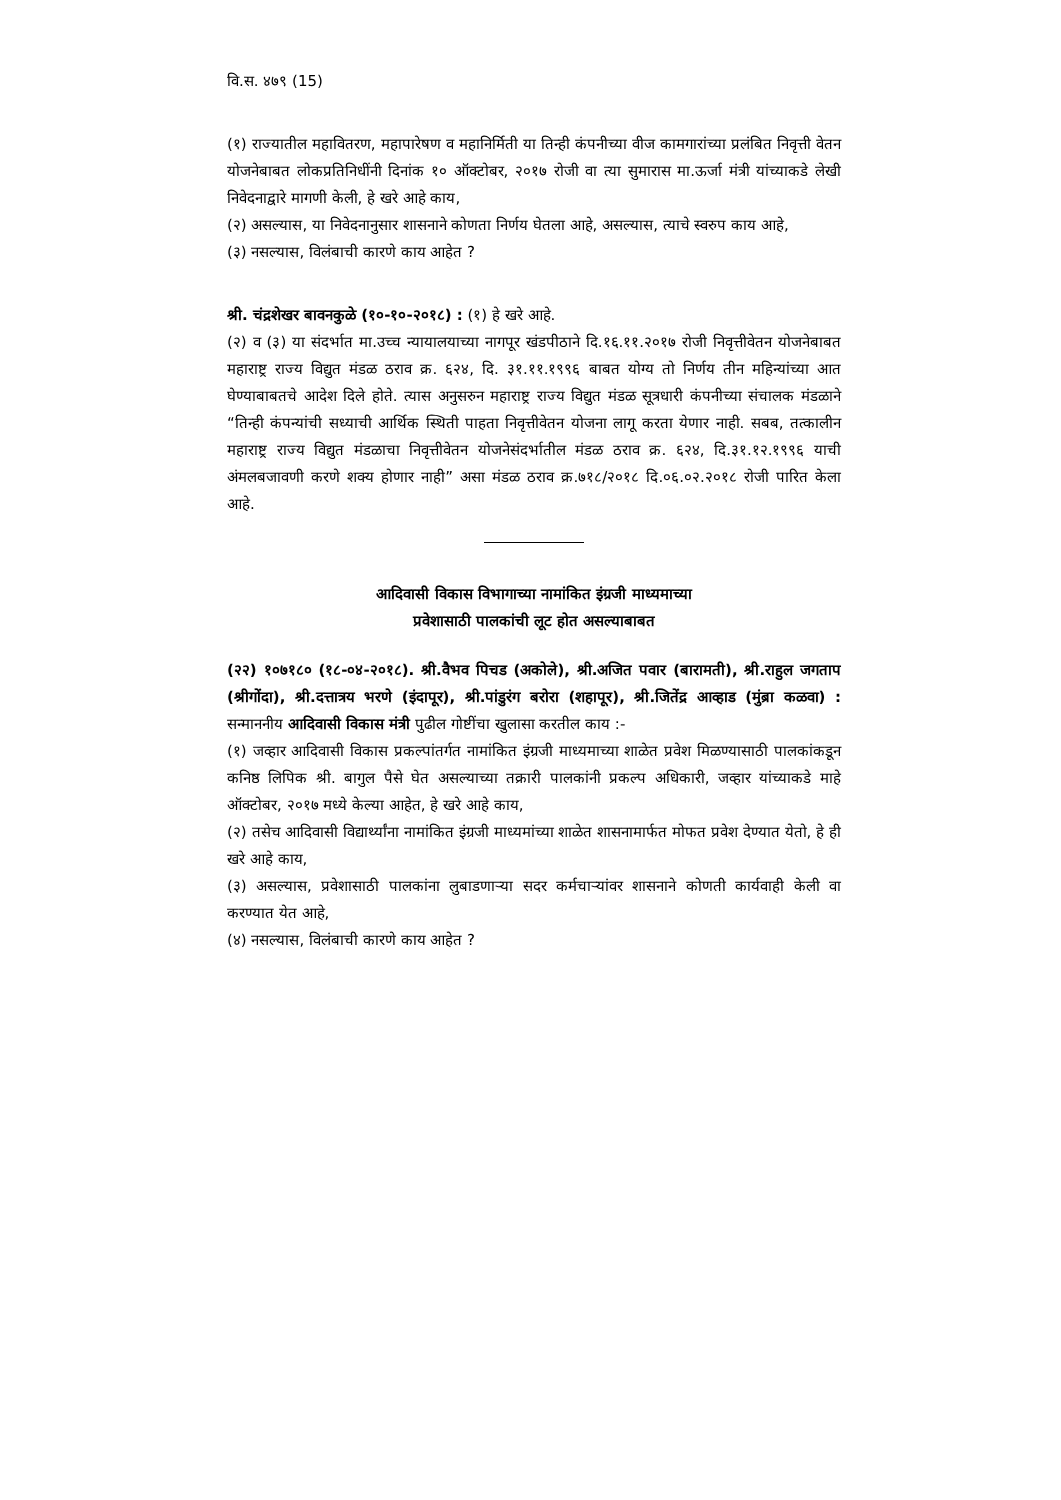वि.स. ४७९ (15)
(१) राज्यातील महावितरण, महापारेषण व महानिर्मिती या तिन्ही कंपनीच्या वीज कामगारांच्या प्रलंबित निवृत्ती वेतन योजनेबाबत लोकप्रतिनिधींनी दिनांक १० ऑक्टोबर, २०१७ रोजी वा त्या सुमारास मा.ऊर्जा मंत्री यांच्याकडे लेखी निवेदनाद्वारे मागणी केली, हे खरे आहे काय,
(२) असल्यास, या निवेदनानुसार शासनाने कोणता निर्णय घेतला आहे, असल्यास, त्याचे स्वरुप काय आहे,
(३) नसल्यास, विलंबाची कारणे काय आहेत ?
श्री. चंद्रशेखर बावनकुळे (१०-१०-२०१८) : (१) हे खरे आहे.
(२) व (३) या संदर्भात मा.उच्च न्यायालयाच्या नागपूर खंडपीठाने दि.१६.११.२०१७ रोजी निवृत्तीवेतन योजनेबाबत महाराष्ट्र राज्य विद्युत मंडळ ठराव क्र. ६२४, दि. ३१.११.१९९६ बाबत योग्य तो निर्णय तीन महिन्यांच्या आत घेण्याबाबतचे आदेश दिले होते. त्यास अनुसरुन महाराष्ट्र राज्य विद्युत मंडळ सूत्रधारी कंपनीच्या संचालक मंडळाने “तिन्ही कंपन्यांची सध्याची आर्थिक स्थिती पाहता निवृत्तीवेतन योजना लागू करता येणार नाही. सबब, तत्कालीन महाराष्ट्र राज्य विद्युत मंडळाचा निवृत्तीवेतन योजनेसंदर्भातील मंडळ ठराव क्र. ६२४, दि.३१.१२.१९९६ याची अंमलबजावणी करणे शक्य होणार नाही” असा मंडळ ठराव क्र.७१८/२०१८ दि.०६.०२.२०१८ रोजी पारित केला आहे.
आदिवासी विकास विभागाच्या नामांकित इंग्रजी माध्यमाच्या
प्रवेशासाठी पालकांची लूट होत असल्याबाबत
(२२) १०७१८० (१८-०४-२०१८). श्री.वैभव पिचड (अकोले), श्री.अजित पवार (बारामती), श्री.राहुल जगताप (श्रीगोंदा), श्री.दत्तात्रय भरणे (इंदापूर), श्री.पांडुरंग बरोरा (शहापूर), श्री.जितेंद्र आव्हाड (मुंब्रा कळवा) : सन्माननीय आदिवासी विकास मंत्री पुढील गोष्टींचा खुलासा करतील काय :-
(१) जव्हार आदिवासी विकास प्रकल्पांतर्गत नामांकित इंग्रजी माध्यमाच्या शाळेत प्रवेश मिळण्यासाठी पालकांकडून कनिष्ठ लिपिक श्री. बागुल पैसे घेत असल्याच्या तक्रारी पालकांनी प्रकल्प अधिकारी, जव्हार यांच्याकडे माहे ऑक्टोबर, २०१७ मध्ये केल्या आहेत, हे खरे आहे काय,
(२) तसेच आदिवासी विद्यार्थ्यांना नामांकित इंग्रजी माध्यमांच्या शाळेत शासनामार्फत मोफत प्रवेश देण्यात येतो, हे ही खरे आहे काय,
(३) असल्यास, प्रवेशासाठी पालकांना लुबाडणाऱ्या सदर कर्मचाऱ्यांवर शासनाने कोणती कार्यवाही केली वा करण्यात येत आहे,
(४) नसल्यास, विलंबाची कारणे काय आहेत ?